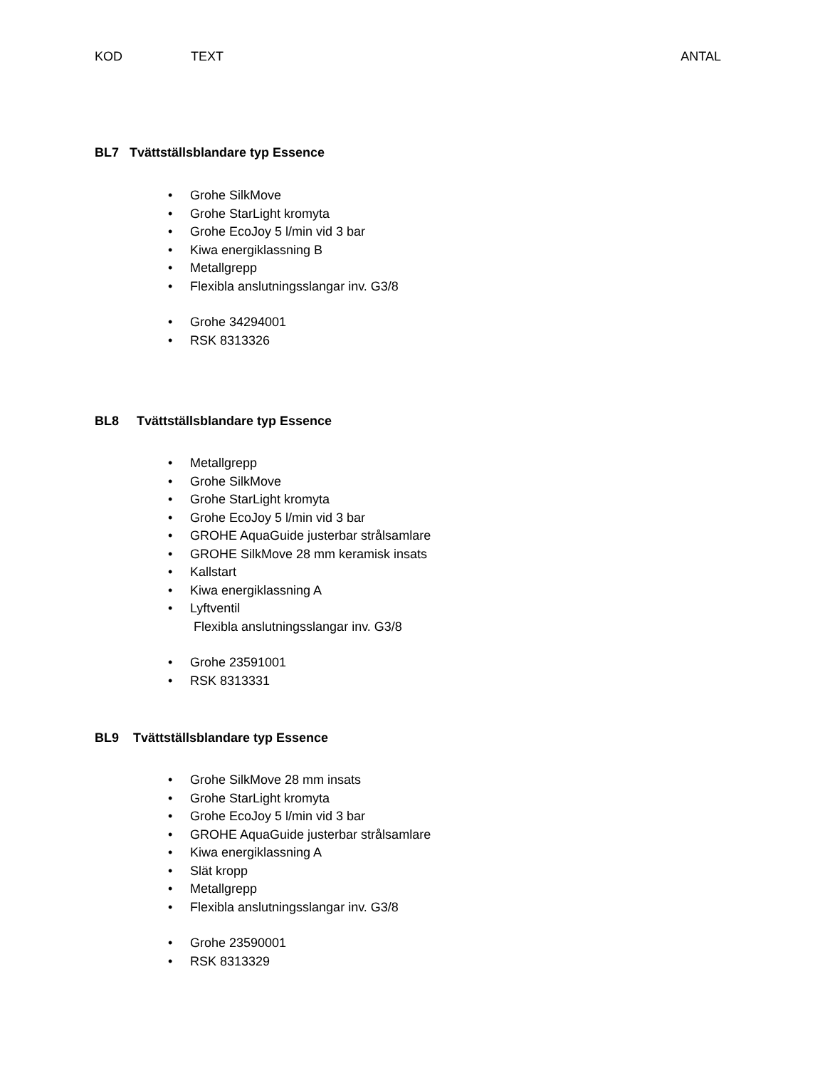KOD TEXT ANTAL
BL7 Tvättställsblandare typ Essence
• Grohe SilkMove
• Grohe StarLight kromyta
• Grohe EcoJoy 5 l/min vid 3 bar
• Kiwa energiklassning B
• Metallgrepp
• Flexibla anslutningsslangar inv. G3/8
• Grohe 34294001
• RSK 8313326
BL8 Tvättställsblandare typ Essence
• Metallgrepp
• Grohe SilkMove
• Grohe StarLight kromyta
• Grohe EcoJoy 5 l/min vid 3 bar
• GROHE AquaGuide justerbar strålsamlare
• GROHE SilkMove 28 mm keramisk insats
• Kallstart
• Kiwa energiklassning A
• Lyftventil
Flexibla anslutningsslangar inv. G3/8
• Grohe 23591001
• RSK 8313331
BL9 Tvättställsblandare typ Essence
• Grohe SilkMove 28 mm insats
• Grohe StarLight kromyta
• Grohe EcoJoy 5 l/min vid 3 bar
• GROHE AquaGuide justerbar strålsamlare
• Kiwa energiklassning A
• Slät kropp
• Metallgrepp
• Flexibla anslutningsslangar inv. G3/8
• Grohe 23590001
• RSK 8313329